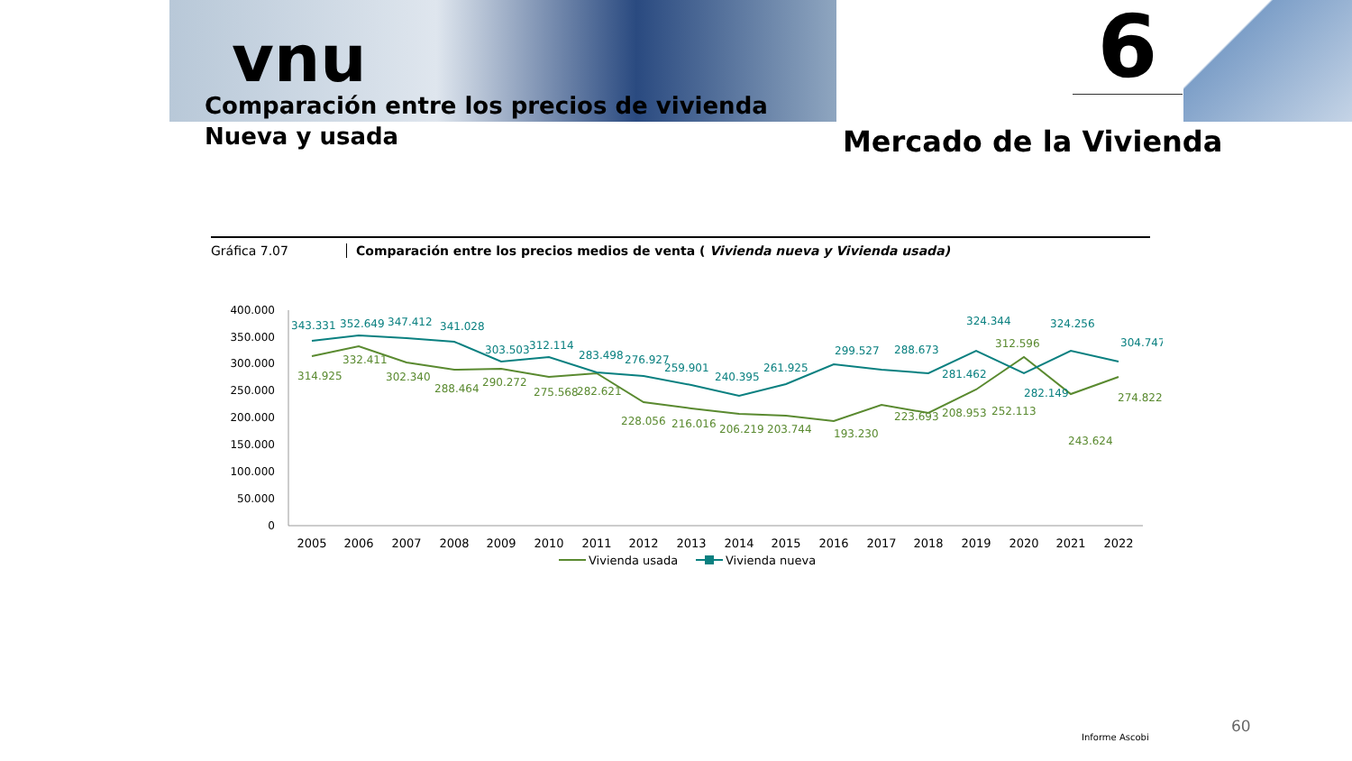vnu
Comparación entre los precios de vivienda
Nueva y usada
6
Mercado de la Vivienda
Gráfica 7.07 Comparación entre los precios medios de venta ( Vivienda nueva y Vivienda usada)
400.000
350.000
300.000
250.000
200.000
150.000
100.000
50.000
0
343.331
352.649
347.412
341.028
303.503
312.114
283.498
276.927
259.901
240.395
261.925
299.527
288.673
324.344
324.256
304.747
281.462
282.149
314.925
332.411
302.340
288.464
290.272
275.568
282.621
228.056
216.016
206.219
203.744
193.230
223.693
208.953
252.113
312.596
243.624
274.822
2005
2006
2007
2008
2009
2010
2011
2012
2013
2014
2015
2016
2017
2018
2019
2020
2021
2022
Vivienda usada
Vivienda nueva
60
Informe Ascobi